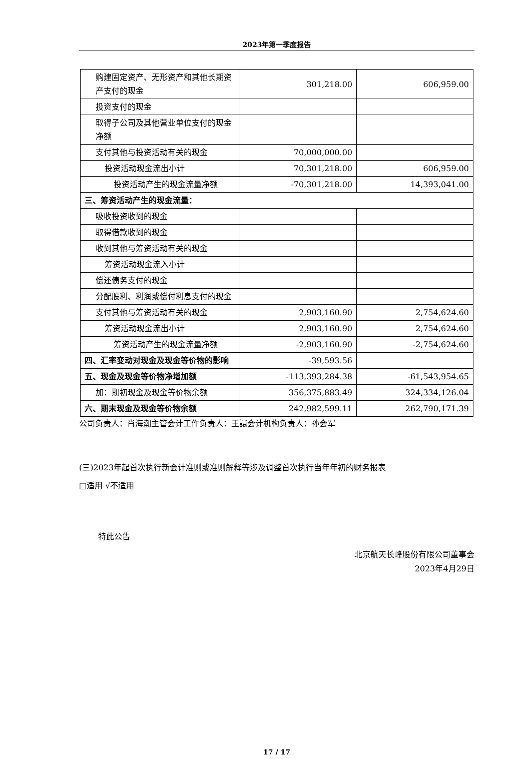2023年第一季度报告
| 购建固定资产、无形资产和其他长期资产支付的现金 | 301,218.00 | 606,959.00 |
| 投资支付的现金 | | |
| 取得子公司及其他营业单位支付的现金净额 | | |
| 支付其他与投资活动有关的现金 | 70,000,000.00 | |
| 投资活动现金流出小计 | 70,301,218.00 | 606,959.00 |
| 投资活动产生的现金流量净额 | -70,301,218.00 | 14,393,041.00 |
| 三、筹资活动产生的现金流量： | | |
| 吸收投资收到的现金 | | |
| 取得借款收到的现金 | | |
| 收到其他与筹资活动有关的现金 | | |
| 筹资活动现金流入小计 | | |
| 偿还债务支付的现金 | | |
| 分配股利、利润或偿付利息支付的现金 | | |
| 支付其他与筹资活动有关的现金 | 2,903,160.90 | 2,754,624.60 |
| 筹资活动现金流出小计 | 2,903,160.90 | 2,754,624.60 |
| 筹资活动产生的现金流量净额 | -2,903,160.90 | -2,754,624.60 |
| 四、汇率变动对现金及现金等价物的影响 | -39,593.56 | |
| 五、现金及现金等价物净增加额 | -113,393,284.38 | -61,543,954.65 |
| 加：期初现金及现金等价物余额 | 356,375,883.49 | 324,334,126.04 |
| 六、期末现金及现金等价物余额 | 242,982,599.11 | 262,790,171.39 |
公司负责人：肖海潮主管会计工作负责人：王譞会计机构负责人：孙会军
(三)2023年起首次执行新会计准则或准则解释等涉及调整首次执行当年年初的财务报表
□适用 √不适用
特此公告
北京航天长峰股份有限公司董事会
2023年4月29日
17 / 17